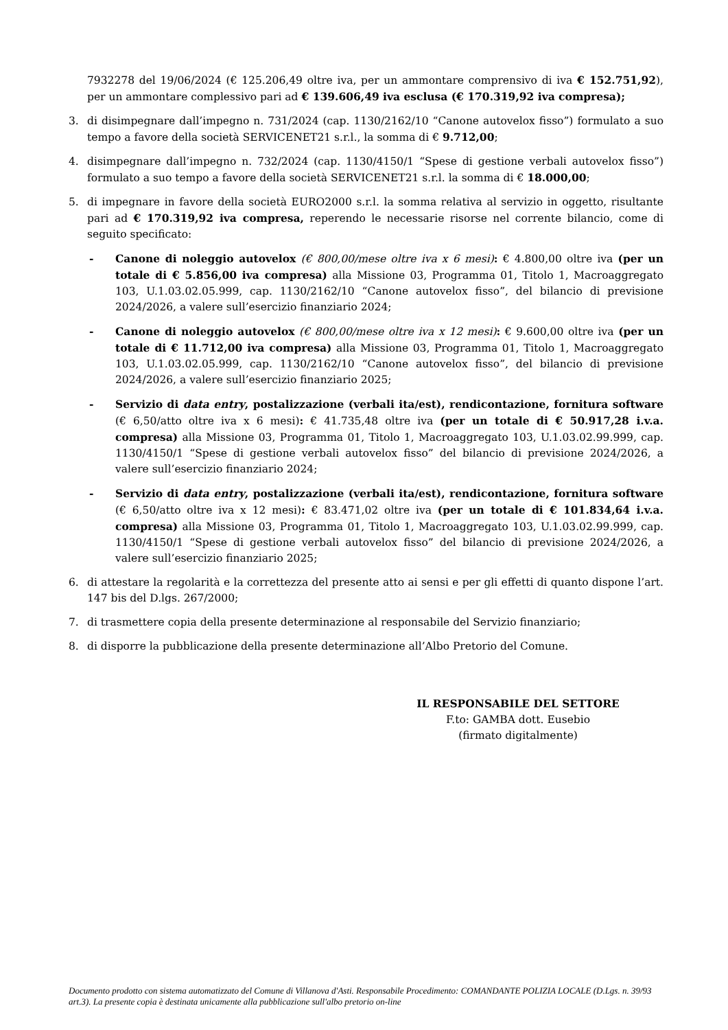7932278 del 19/06/2024 (€ 125.206,49 oltre iva, per un ammontare comprensivo di iva € 152.751,92), per un ammontare complessivo pari ad € 139.606,49 iva esclusa (€ 170.319,92 iva compresa);
3. di disimpegnare dall’impegno n. 731/2024 (cap. 1130/2162/10 “Canone autovelox fisso”) formulato a suo tempo a favore della società SERVICENET21 s.r.l., la somma di € 9.712,00;
4. disimpegnare dall’impegno n. 732/2024 (cap. 1130/4150/1 “Spese di gestione verbali autovelox fisso”) formulato a suo tempo a favore della società SERVICENET21 s.r.l. la somma di € 18.000,00;
5. di impegnare in favore della società EURO2000 s.r.l. la somma relativa al servizio in oggetto, risultante pari ad € 170.319,92 iva compresa, reperendo le necessarie risorse nel corrente bilancio, come di seguito specificato:
- Canone di noleggio autovelox (€ 800,00/mese oltre iva x 6 mesi): € 4.800,00 oltre iva (per un totale di € 5.856,00 iva compresa) alla Missione 03, Programma 01, Titolo 1, Macroaggregato 103, U.1.03.02.05.999, cap. 1130/2162/10 “Canone autovelox fisso”, del bilancio di previsione 2024/2026, a valere sull’esercizio finanziario 2024;
- Canone di noleggio autovelox (€ 800,00/mese oltre iva x 12 mesi): € 9.600,00 oltre iva (per un totale di € 11.712,00 iva compresa) alla Missione 03, Programma 01, Titolo 1, Macroaggregato 103, U.1.03.02.05.999, cap. 1130/2162/10 “Canone autovelox fisso”, del bilancio di previsione 2024/2026, a valere sull’esercizio finanziario 2025;
- Servizio di data entry, postalizzazione (verbali ita/est), rendicontazione, fornitura software (€ 6,50/atto oltre iva x 6 mesi): € 41.735,48 oltre iva (per un totale di € 50.917,28 i.v.a. compresa) alla Missione 03, Programma 01, Titolo 1, Macroaggregato 103, U.1.03.02.99.999, cap. 1130/4150/1 “Spese di gestione verbali autovelox fisso” del bilancio di previsione 2024/2026, a valere sull’esercizio finanziario 2024;
- Servizio di data entry, postalizzazione (verbali ita/est), rendicontazione, fornitura software (€ 6,50/atto oltre iva x 12 mesi): € 83.471,02 oltre iva (per un totale di € 101.834,64 i.v.a. compresa) alla Missione 03, Programma 01, Titolo 1, Macroaggregato 103, U.1.03.02.99.999, cap. 1130/4150/1 “Spese di gestione verbali autovelox fisso” del bilancio di previsione 2024/2026, a valere sull’esercizio finanziario 2025;
6. di attestare la regolarità e la correttezza del presente atto ai sensi e per gli effetti di quanto dispone l’art. 147 bis del D.lgs. 267/2000;
7. di trasmettere copia della presente determinazione al responsabile del Servizio finanziario;
8. di disporre la pubblicazione della presente determinazione all’Albo Pretorio del Comune.
IL RESPONSABILE DEL SETTORE
F.to: GAMBA dott. Eusebio
(firmato digitalmente)
Documento prodotto con sistema automatizzato del Comune di Villanova d'Asti. Responsabile Procedimento: COMANDANTE POLIZIA LOCALE (D.Lgs. n. 39/93 art.3). La presente copia è destinata unicamente alla pubblicazione sull'albo pretorio on-line